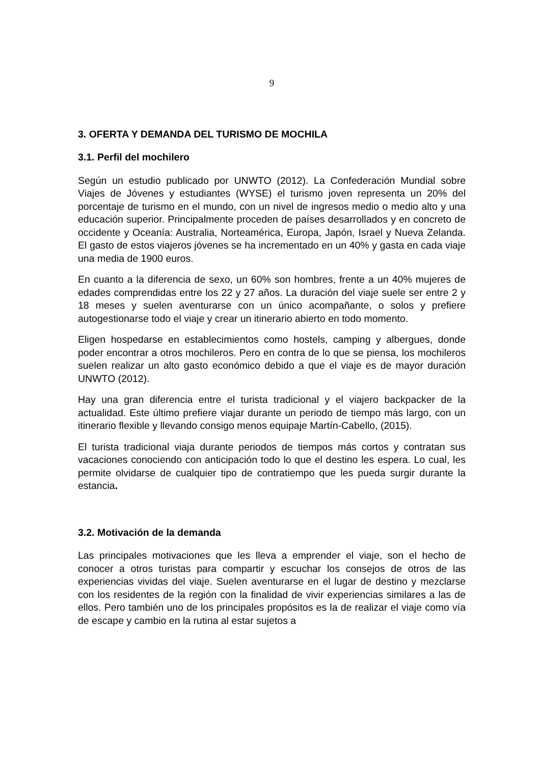9
3. OFERTA Y DEMANDA DEL TURISMO DE MOCHILA
3.1. Perfil del mochilero
Según un estudio publicado por UNWTO (2012). La Confederación Mundial sobre Viajes de Jóvenes y estudiantes (WYSE) el turismo joven representa un 20% del porcentaje de turismo en el mundo, con un nivel de ingresos medio o medio alto y una educación superior. Principalmente proceden de países desarrollados y en concreto de occidente y Oceanía: Australia, Norteamérica, Europa, Japón, Israel y Nueva Zelanda. El gasto de estos viajeros jóvenes se ha incrementado en un 40% y gasta en cada viaje una media de 1900 euros.
En cuanto a la diferencia de sexo, un 60% son hombres, frente a un 40% mujeres de edades comprendidas entre los 22 y 27 años. La duración del viaje suele ser entre 2 y 18 meses y suelen aventurarse con un único acompañante, o solos y prefiere autogestionarse todo el viaje y crear un itinerario abierto en todo momento.
Eligen hospedarse en establecimientos como hostels, camping y albergues, donde poder encontrar a otros mochileros. Pero en contra de lo que se piensa, los mochileros suelen realizar un alto gasto económico debido a que el viaje es de mayor duración UNWTO (2012).
Hay una gran diferencia entre el turista tradicional y el viajero backpacker de la actualidad. Este último prefiere viajar durante un periodo de tiempo más largo, con un itinerario flexible y llevando consigo menos equipaje Martín-Cabello, (2015).
El turista tradicional viaja durante periodos de tiempos más cortos y contratan sus vacaciones conociendo con anticipación todo lo que el destino les espera. Lo cual, les permite olvidarse de cualquier tipo de contratiempo que les pueda surgir durante la estancia.
3.2. Motivación de la demanda
Las principales motivaciones que les lleva a emprender el viaje, son el hecho de conocer a otros turistas para compartir y escuchar los consejos de otros de las experiencias vividas del viaje. Suelen aventurarse en el lugar de destino y mezclarse con los residentes de la región con la finalidad de vivir experiencias similares a las de ellos. Pero también uno de los principales propósitos es la de realizar el viaje como vía de escape y cambio en la rutina al estar sujetos a